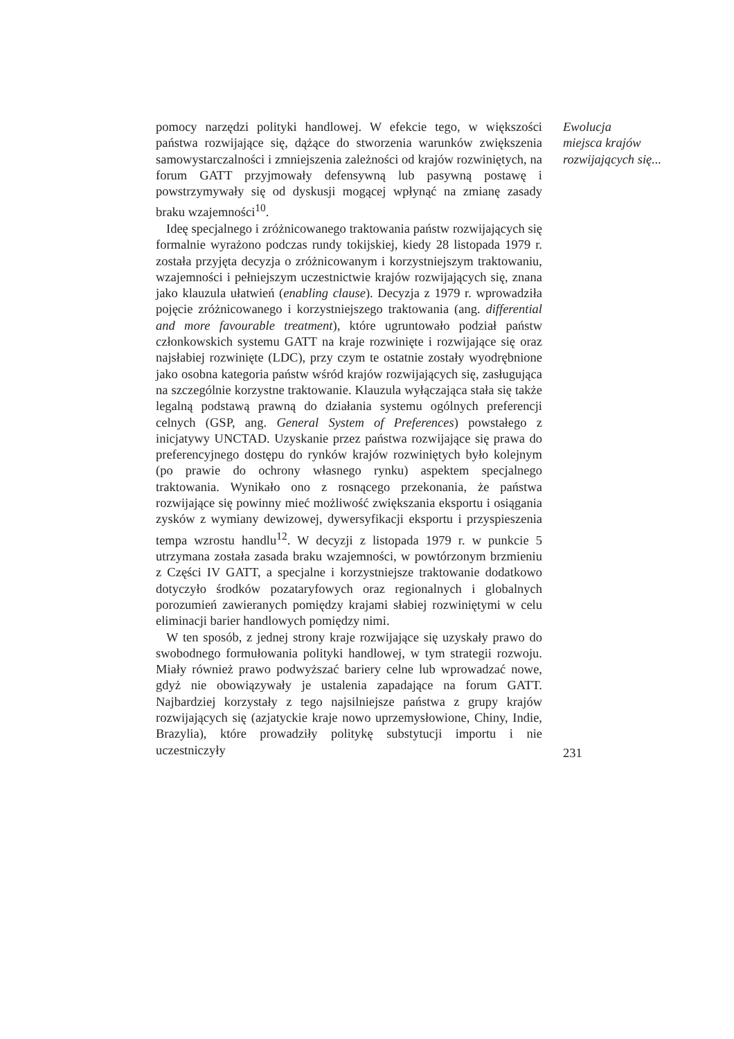pomocy narzędzi polityki handlowej. W efekcie tego, w większości państwa rozwijające się, dążące do stworzenia warunków zwiększenia samowystarczalności i zmniejszenia zależności od krajów rozwiniętych, na forum GATT przyjmowały defensywną lub pasywną postawę i powstrzymywały się od dyskusji mogącej wpłynąć na zmianę zasady braku wzajemności<sup>10</sup>.
Ideę specjalnego i zróżnicowanego traktowania państw rozwijających się formalnie wyrażono podczas rundy tokijskiej, kiedy 28 listopada 1979 r. została przyjęta decyzja o zróżnicowanym i korzystniejszym traktowaniu, wzajemności i pełniejszym uczestnictwie krajów rozwijających się, znana jako klauzula ułatwień (enabling clause). Decyzja z 1979 r. wprowadziła pojęcie zróżnicowanego i korzystniejszego traktowania (ang. differential and more favourable treatment), które ugruntowało podział państw członkowskich systemu GATT na kraje rozwinięte i rozwijające się oraz najsłabiej rozwinięte (LDC), przy czym te ostatnie zostały wyodrębnione jako osobna kategoria państw wśród krajów rozwijających się, zasługująca na szczególnie korzystne traktowanie. Klauzula wyłączająca stała się także legalną podstawą prawną do działania systemu ogólnych preferencji celnych (GSP, ang. General System of Preferences) powstałego z inicjatywy UNCTAD. Uzyskanie przez państwa rozwijające się prawa do preferencyjnego dostępu do rynków krajów rozwiniętych było kolejnym (po prawie do ochrony własnego rynku) aspektem specjalnego traktowania. Wynikało ono z rosnącego przekonania, że państwa rozwijające się powinny mieć możliwość zwiększania eksportu i osiągania zysków z wymiany dewizowej, dywersyfikacji eksportu i przyspieszenia tempa wzrostu handlu<sup>12</sup>. W decyzji z listopada 1979 r. w punkcie 5 utrzymana została zasada braku wzajemności, w powtórzonym brzmieniu z Części IV GATT, a specjalne i korzystniejsze traktowanie dodatkowo dotyczyło środków pozataryfowych oraz regionalnych i globalnych porozumień zawieranych pomiędzy krajami słabiej rozwiniętymi w celu eliminacji barier handlowych pomiędzy nimi.
W ten sposób, z jednej strony kraje rozwijające się uzyskały prawo do swobodnego formułowania polityki handlowej, w tym strategii rozwoju. Miały również prawo podwyższać bariery celne lub wprowadzać nowe, gdyż nie obowiązywały je ustalenia zapadające na forum GATT. Najbardziej korzystały z tego najsilniejsze państwa z grupy krajów rozwijających się (azjatyckie kraje nowo uprzemysłowione, Chiny, Indie, Brazylia), które prowadziły politykę substytucji importu i nie uczestniczyły
Ewolucja
miejsca krajów
rozwijających się...
231